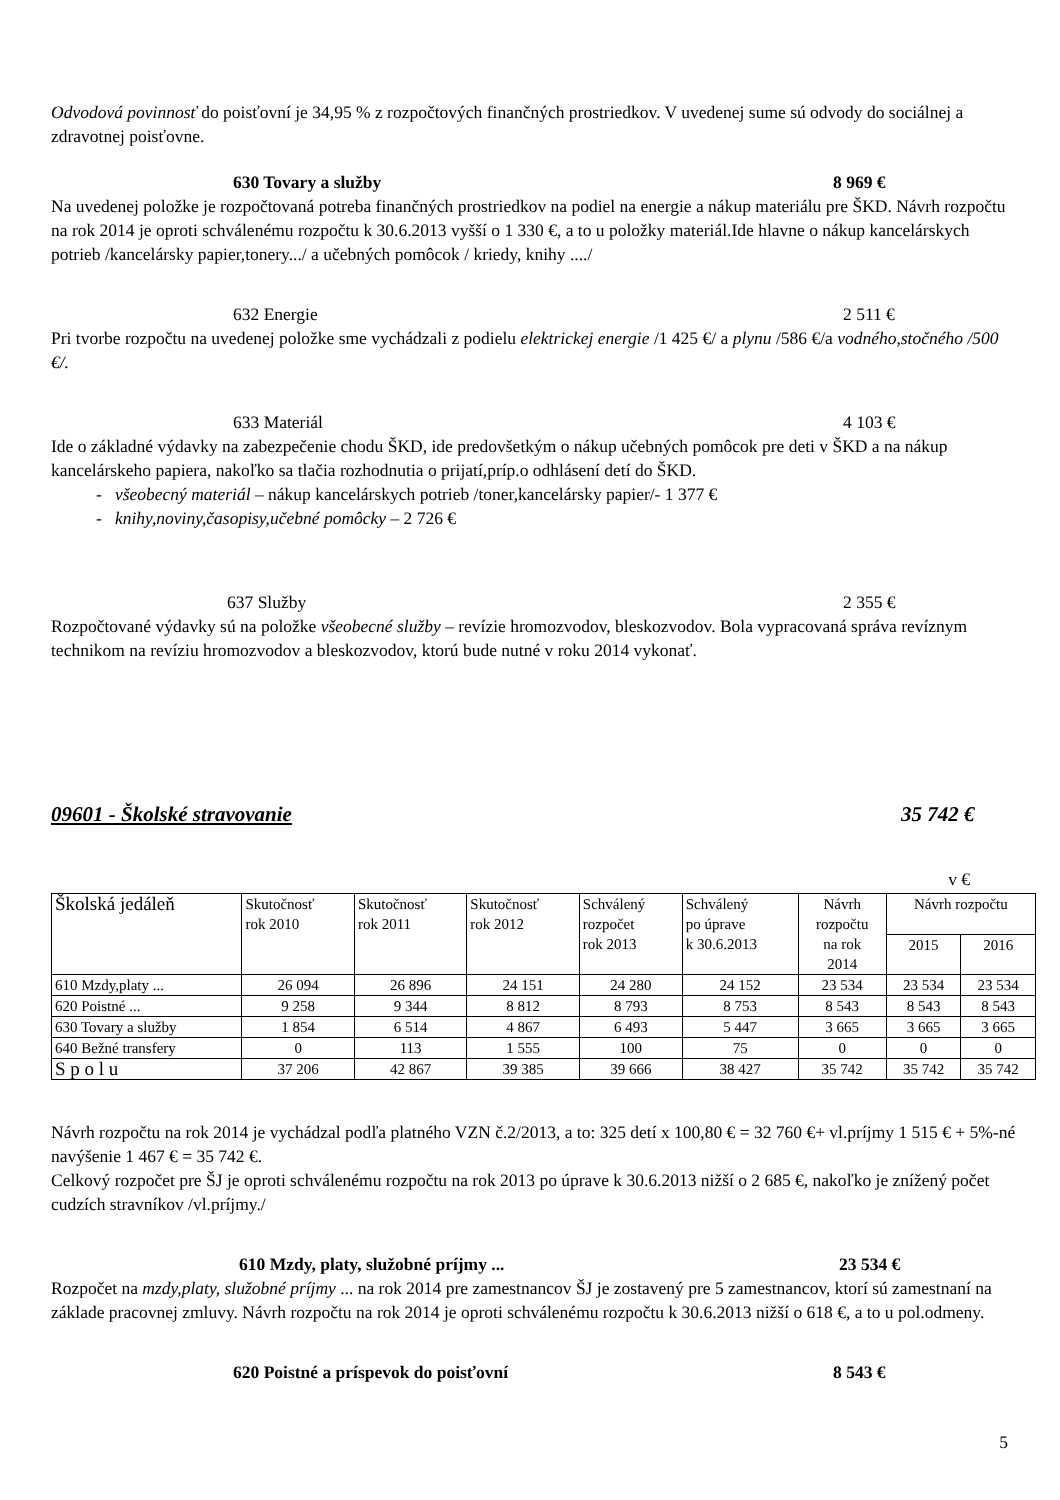Odvodová povinnosť do poisťovní je 34,95 % z rozpočtových finančných prostriedkov. V uvedenej sume sú odvody do sociálnej a zdravotnej poisťovne.
630 Tovary a služby 8 969 €
Na uvedenej položke je rozpočtovaná potreba finančných prostriedkov na podiel na energie a nákup materiálu pre ŠKD. Návrh rozpočtu na rok 2014 je oproti schválenému rozpočtu k 30.6.2013 vyšší o 1 330 €, a to u položky materiál.Ide hlavne o nákup kancelárskych potrieb /kancelársky papier,tonery.../ a učebných pomôcok / kriedy, knihy ..../
632 Energie 2 511 €
Pri tvorbe rozpočtu na uvedenej položke sme vychádzali z podielu elektrickej energie /1 425 €/ a plynu /586 €/a vodného,stočného /500 €/.
633 Materiál 4 103 €
Ide o základné výdavky na zabezpečenie chodu ŠKD, ide predovšetkým o nákup učebných pomôcok pre deti v ŠKD a na nákup kancelárskeho papiera, nakoľko sa tlačia rozhodnutia o prijatí,príp.o odhlásení detí do ŠKD.
- všeobecný materiál – nákup kancelárskych potrieb /toner,kancelársky papier/- 1 377 €
- knihy,noviny,časopisy,učebné pomôcky – 2 726 €
637 Služby 2 355 €
Rozpočtované výdavky sú na položke všeobecné služby – revízie hromozvodov, bleskozvodov. Bola vypracovaná správa revíznym technikom na revíziu hromozvodov a bleskozvodov, ktorú bude nutné v roku 2014 vykonať.
09601 - Školské stravovanie 35 742 €
v €
| Školská jedáleň | Skutočnosť rok 2010 | Skutočnosť rok 2011 | Skutočnosť rok 2012 | Schválený rozpočet rok 2013 | Schválený po úprave k 30.6.2013 | Návrh rozpočtu na rok 2014 | Návrh rozpočtu | |
| --- | --- | --- | --- | --- | --- | --- | --- | --- |
| | | | | | | | 2015 | 2016 |
| 610 Mzdy,platy ... | 26 094 | 26 896 | 24 151 | 24 280 | 24 152 | 23 534 | 23 534 | 23 534 |
| 620 Poistné ... | 9 258 | 9 344 | 8 812 | 8 793 | 8 753 | 8 543 | 8 543 | 8 543 |
| 630 Tovary a služby | 1 854 | 6 514 | 4 867 | 6 493 | 5 447 | 3 665 | 3 665 | 3 665 |
| 640 Bežné transfery | 0 | 113 | 1 555 | 100 | 75 | 0 | 0 | 0 |
| S p o l u | 37 206 | 42 867 | 39 385 | 39 666 | 38 427 | 35 742 | 35 742 | 35 742 |
Návrh rozpočtu na rok 2014 je vychádzal podľa platného VZN č.2/2013, a to: 325 detí x 100,80 € = 32 760 €+ vl.príjmy 1 515 € + 5%-né navýšenie 1 467 € = 35 742 €.
Celkový rozpočet pre ŠJ je oproti schválenému rozpočtu na rok 2013 po úprave k 30.6.2013 nižší o 2 685 €, nakoľko je znížený počet cudzích stravníkov /vl.príjmy./
610 Mzdy, platy, služobné príjmy ... 23 534 €
Rozpočet na mzdy,platy, služobné príjmy ... na rok 2014 pre zamestnancov ŠJ je zostavený pre 5 zamestnancov, ktorí sú zamestnaní na základe pracovnej zmluvy. Návrh rozpočtu na rok 2014 je oproti schválenému rozpočtu k 30.6.2013 nižší o 618 €, a to u pol.odmeny.
620 Poistné a príspevok do poisťovní 8 543 €
5